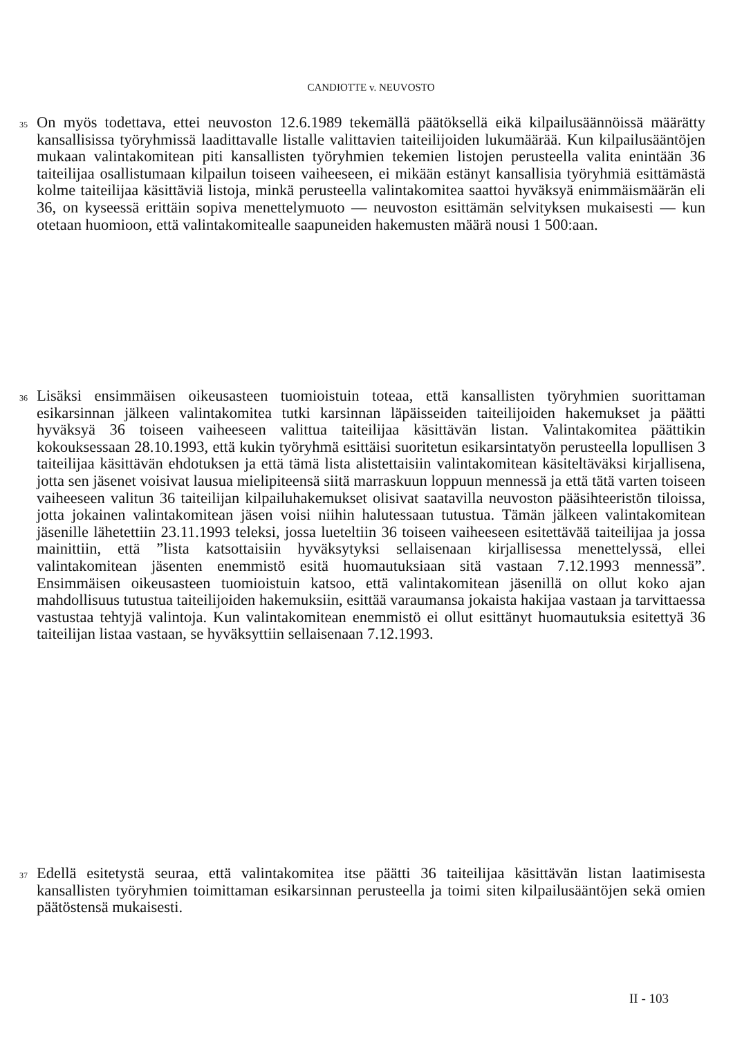CANDIOTTE v. NEUVOSTO
35
On myös todettava, ettei neuvoston 12.6.1989 tekemällä päätöksellä eikä kilpailusäännöissä määrätty kansallisissa työryhmissä laadittavalle listalle valittavien taiteilijoiden lukumäärää. Kun kilpailusääntöjen mukaan valintakomitean piti kansallisten työryhmien tekemien listojen perusteella valita enintään 36 taiteilijaa osallistumaan kilpailun toiseen vaiheeseen, ei mikään estänyt kansallisia työryhmiä esittämästä kolme taiteilijaa käsittäviä listoja, minkä perusteella valintakomitea saattoi hyväksyä enimmäismäärän eli 36, on kyseessä erittäin sopiva menettelymuoto — neuvoston esittämän selvityksen mukaisesti — kun otetaan huomioon, että valintakomitealle saapuneiden hakemusten määrä nousi 1 500:aan.
36
Lisäksi ensimmäisen oikeusasteen tuomioistuin toteaa, että kansallisten työryhmien suorittaman esikarsinnan jälkeen valintakomitea tutki karsinnan läpäisseiden taiteilijoiden hakemukset ja päätti hyväksyä 36 toiseen vaiheeseen valittua taiteilijaa käsittävän listan. Valintakomitea päättikin kokouksessaan 28.10.1993, että kukin työryhmä esittäisi suoritetun esikarsintatyön perusteella lopullisen 3 taiteilijaa käsittävän ehdotuksen ja että tämä lista alistettaisiin valintakomitean käsiteltäväksi kirjallisena, jotta sen jäsenet voisivat lausua mielipiteensä siitä marraskuun loppuun mennessä ja että tätä varten toiseen vaiheeseen valitun 36 taiteilijan kilpailuhakemukset olisivat saatavilla neuvoston pääsihteeristön tiloissa, jotta jokainen valintakomitean jäsen voisi niihin halutessaan tutustua. Tämän jälkeen valintakomitean jäsenille lähetettiin 23.11.1993 teleksi, jossa lueteltiin 36 toiseen vaiheeseen esitettävää taiteilijaa ja jossa mainittiin, että ”lista katsottaisiin hyväksytyksi sellaisenaan kirjallisessa menettelyssä, ellei valintakomitean jäsenten enemmistö esitä huomautuksiaan sitä vastaan 7.12.1993 mennessä”. Ensimmäisen oikeusasteen tuomioistuin katsoo, että valintakomitean jäsenillä on ollut koko ajan mahdollisuus tutustua taiteilijoiden hakemuksiin, esittää varaumansa jokaista hakijaa vastaan ja tarvittaessa vastustaa tehtyjä valintoja. Kun valintakomitean enemmistö ei ollut esittänyt huomautuksia esitettyä 36 taiteilijan listaa vastaan, se hyväksyttiin sellaisenaan 7.12.1993.
37
Edellä esitetystä seuraa, että valintakomitea itse päätti 36 taiteilijaa käsittävän listan laatimisesta kansallisten työryhmien toimittaman esikarsinnan perusteella ja toimi siten kilpailusääntöjen sekä omien päätöstensä mukaisesti.
II - 103